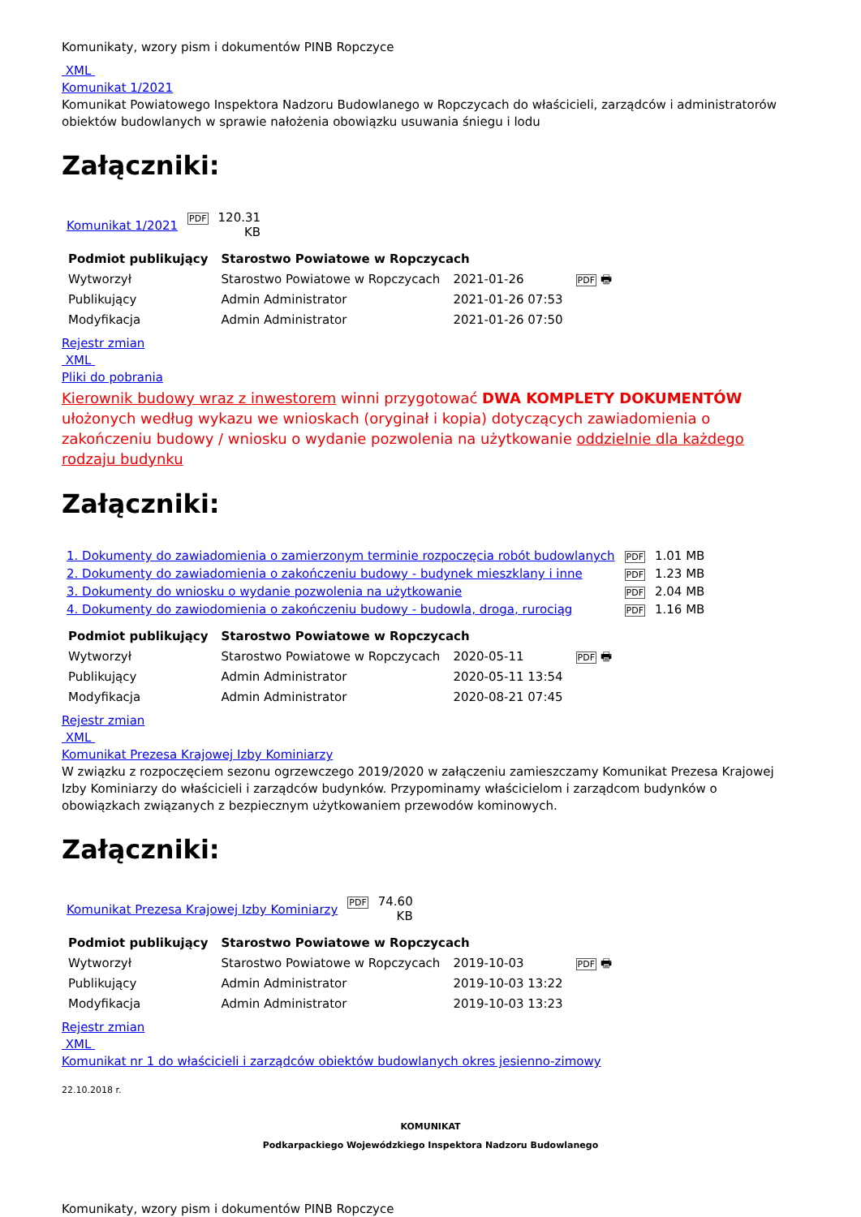Komunikaty, wzory pism i dokumentów PINB Ropczyce
XML
Komunikat 1/2021
Komunikat Powiatowego Inspektora Nadzoru Budowlanego w Ropczycach do właścicieli, zarządców i administratorów obiektów budowlanych w sprawie nałożenia obowiązku usuwania śniegu i lodu
Załączniki:
| Komunikat 1/2021 | PDF | 120.31 KB |
| Podmiot publikujący | Starostwo Powiatowe w Ropczycach | | |
| Wytworzył | Starostwo Powiatowe w Ropczycach | 2021-01-26 | PDF 🖶 |
| Publikujący | Admin Administrator | 2021-01-26 07:53 | |
| Modyfikacja | Admin Administrator | 2021-01-26 07:50 | |
Rejestr zmian
XML
Pliki do pobrania
Kierownik budowy wraz z inwestorem winni przygotować DWA KOMPLETY DOKUMENTÓW ułożonych według wykazu we wnioskach (oryginał i kopia) dotyczących zawiadomienia o zakończeniu budowy / wniosku o wydanie pozwolenia na użytkowanie oddzielnie dla każdego rodzaju budynku
Załączniki:
| 1. Dokumenty do zawiadomienia o zamierzonym terminie rozpoczęcia robót budowlanych | PDF | 1.01 MB |
| 2. Dokumenty do zawiadomienia o zakończeniu budowy - budynek mieszklany i inne | PDF | 1.23 MB |
| 3. Dokumenty do wniosku o wydanie pozwolenia na użytkowanie | PDF | 2.04 MB |
| 4. Dokumenty do zawiodomienia o zakończeniu budowy - budowla, droga, rurociąg | PDF | 1.16 MB |
| Podmiot publikujący | Starostwo Powiatowe w Ropczycach | | |
| Wytworzył | Starostwo Powiatowe w Ropczycach | 2020-05-11 | PDF 🖶 |
| Publikujący | Admin Administrator | 2020-05-11 13:54 | |
| Modyfikacja | Admin Administrator | 2020-08-21 07:45 | |
Rejestr zmian
XML
Komunikat Prezesa Krajowej Izby Kominiarzy
W związku z rozpoczęciem sezonu ogrzewczego 2019/2020 w załączeniu zamieszczamy Komunikat Prezesa Krajowej Izby Kominiarzy do właścicieli i zarządców budynków. Przypominamy właścicielom i zarządcom budynków o obowiązkach związanych z bezpiecznym użytkowaniem przewodów kominowych.
Załączniki:
| Komunikat Prezesa Krajowej Izby Kominiarzy | PDF | 74.60 KB |
| Podmiot publikujący | Starostwo Powiatowe w Ropczycach | | |
| Wytworzył | Starostwo Powiatowe w Ropczycach | 2019-10-03 | PDF 🖶 |
| Publikujący | Admin Administrator | 2019-10-03 13:22 | |
| Modyfikacja | Admin Administrator | 2019-10-03 13:23 | |
Rejestr zmian
XML
Komunikat nr 1 do właścicieli i zarządców obiektów budowlanych okres jesienno-zimowy
22.10.2018 r.
KOMUNIKAT
Podkarpackiego Wojewódzkiego Inspektora Nadzoru Budowlanego
Komunikaty, wzory pism i dokumentów PINB Ropczyce